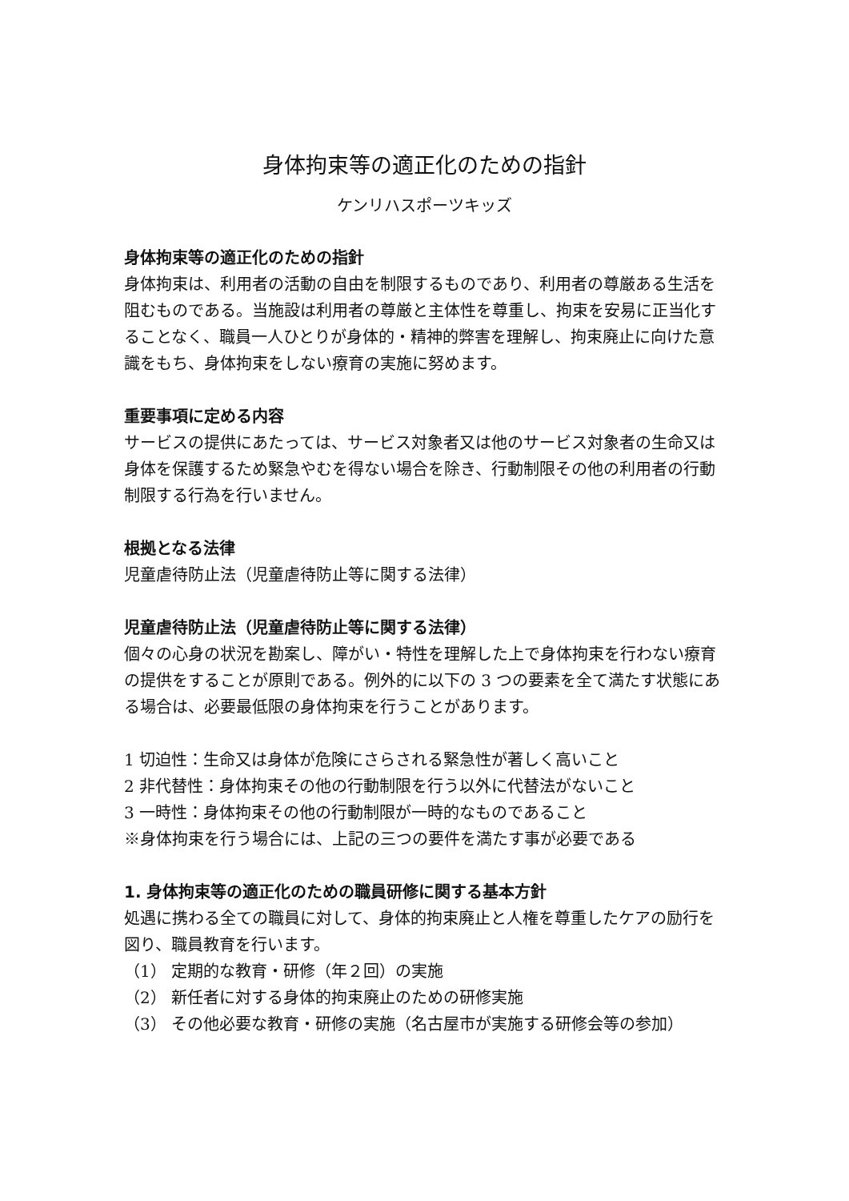身体拘束等の適正化のための指針
ケンリハスポーツキッズ
身体拘束等の適正化のための指針
身体拘束は、利用者の活動の自由を制限するものであり、利用者の尊厳ある生活を阻むものである。当施設は利用者の尊厳と主体性を尊重し、拘束を安易に正当化することなく、職員一人ひとりが身体的・精神的弊害を理解し、拘束廃止に向けた意識をもち、身体拘束をしない療育の実施に努めます。
重要事項に定める内容
サービスの提供にあたっては、サービス対象者又は他のサービス対象者の生命又は身体を保護するため緊急やむを得ない場合を除き、行動制限その他の利用者の行動制限する行為を行いません。
根拠となる法律
児童虐待防止法（児童虐待防止等に関する法律）
児童虐待防止法（児童虐待防止等に関する法律）
個々の心身の状況を勘案し、障がい・特性を理解した上で身体拘束を行わない療育の提供をすることが原則である。例外的に以下の 3 つの要素を全て満たす状態にある場合は、必要最低限の身体拘束を行うことがあります。
1 切迫性：生命又は身体が危険にさらされる緊急性が著しく高いこと
2 非代替性：身体拘束その他の行動制限を行う以外に代替法がないこと
3 一時性：身体拘束その他の行動制限が一時的なものであること
※身体拘束を行う場合には、上記の三つの要件を満たす事が必要である
1. 身体拘束等の適正化のための職員研修に関する基本方針
処遇に携わる全ての職員に対して、身体的拘束廃止と人権を尊重したケアの励行を図り、職員教育を行います。
（1） 定期的な教育・研修（年２回）の実施
（2） 新任者に対する身体的拘束廃止のための研修実施
（3） その他必要な教育・研修の実施（名古屋市が実施する研修会等の参加）